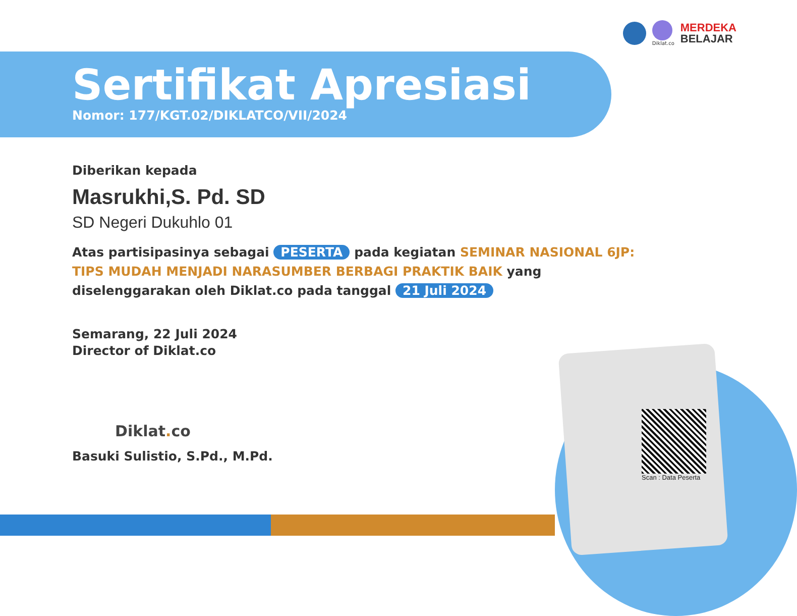Diklat.co
MERDEKA
BELAJAR
Sertifikat Apresiasi
Nomor: 177/KGT.02/DIKLATCO/VII/2024
Diberikan kepada
Masrukhi,S. Pd. SD
SD Negeri Dukuhlo 01
Atas partisipasinya sebagai PESERTA pada kegiatan SEMINAR NASIONAL 6JP: TIPS MUDAH MENJADI NARASUMBER BERBAGI PRAKTIK BAIK yang diselenggarakan oleh Diklat.co pada tanggal 21 Juli 2024
Semarang, 22 Juli 2024
Director of Diklat.co
Diklat. co
Basuki Sulistio, S.Pd., M.Pd.
Scan : Data Peserta